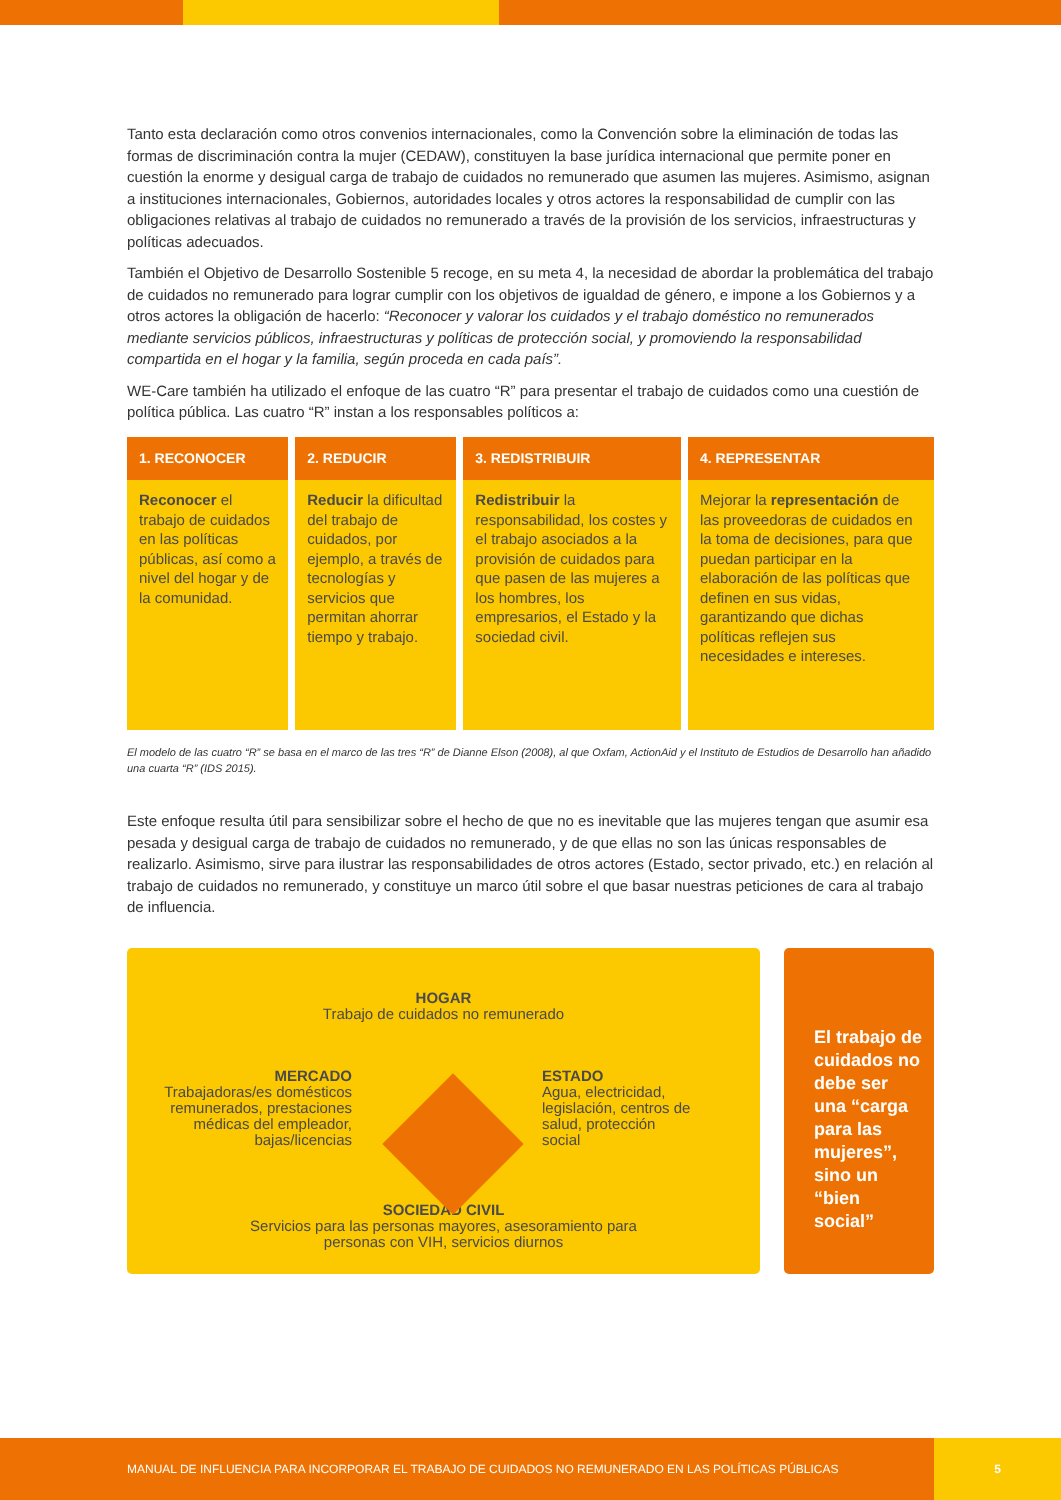Tanto esta declaración como otros convenios internacionales, como la Convención sobre la eliminación de todas las formas de discriminación contra la mujer (CEDAW), constituyen la base jurídica internacional que permite poner en cuestión la enorme y desigual carga de trabajo de cuidados no remunerado que asumen las mujeres. Asimismo, asignan a instituciones internacionales, Gobiernos, autoridades locales y otros actores la responsabilidad de cumplir con las obligaciones relativas al trabajo de cuidados no remunerado a través de la provisión de los servicios, infraestructuras y políticas adecuados.
También el Objetivo de Desarrollo Sostenible 5 recoge, en su meta 4, la necesidad de abordar la problemática del trabajo de cuidados no remunerado para lograr cumplir con los objetivos de igualdad de género, e impone a los Gobiernos y a otros actores la obligación de hacerlo: “Reconocer y valorar los cuidados y el trabajo doméstico no remunerados mediante servicios públicos, infraestructuras y políticas de protección social, y promoviendo la responsabilidad compartida en el hogar y la familia, según proceda en cada país”.
WE-Care también ha utilizado el enfoque de las cuatro “R” para presentar el trabajo de cuidados como una cuestión de política pública. Las cuatro “R” instan a los responsables políticos a:
| 1. RECONOCER | 2. REDUCIR | 3. REDISTRIBUIR | 4. REPRESENTAR |
| --- | --- | --- | --- |
| Reconocer el trabajo de cuidados en las políticas públicas, así como a nivel del hogar y de la comunidad. | Reducir la dificultad del trabajo de cuidados, por ejemplo, a través de tecnologías y servicios que permitan ahorrar tiempo y trabajo. | Redistribuir la responsabilidad, los costes y el trabajo asociados a la provisión de cuidados para que pasen de las mujeres a los hombres, los empresarios, el Estado y la sociedad civil. | Mejorar la representación de las proveedoras de cuidados en la toma de decisiones, para que puedan participar en la elaboración de las políticas que definen en sus vidas, garantizando que dichas políticas reflejen sus necesidades e intereses. |
El modelo de las cuatro “R” se basa en el marco de las tres “R” de Dianne Elson (2008), al que Oxfam, ActionAid y el Instituto de Estudios de Desarrollo han añadido una cuarta “R” (IDS 2015).
Este enfoque resulta útil para sensibilizar sobre el hecho de que no es inevitable que las mujeres tengan que asumir esa pesada y desigual carga de trabajo de cuidados no remunerado, y de que ellas no son las únicas responsables de realizarlo. Asimismo, sirve para ilustrar las responsabilidades de otros actores (Estado, sector privado, etc.) en relación al trabajo de cuidados no remunerado, y constituye un marco útil sobre el que basar nuestras peticiones de cara al trabajo de influencia.
HOGAR
Trabajo de cuidados no remunerado
MERCADO
Trabajadoras/es domésticos remunerados, prestaciones médicas del empleador, bajas/licencias
ESTADO
Agua, electricidad, legislación, centros de salud, protección social
SOCIEDAD CIVIL
Servicios para las personas mayores, asesoramiento para personas con VIH, servicios diurnos
El trabajo de cuidados no debe ser una “carga para las mujeres”, sino un “bien social”
MANUAL DE INFLUENCIA PARA INCORPORAR EL TRABAJO DE CUIDADOS NO REMUNERADO EN LAS POLÍTICAS PÚBLICAS 5